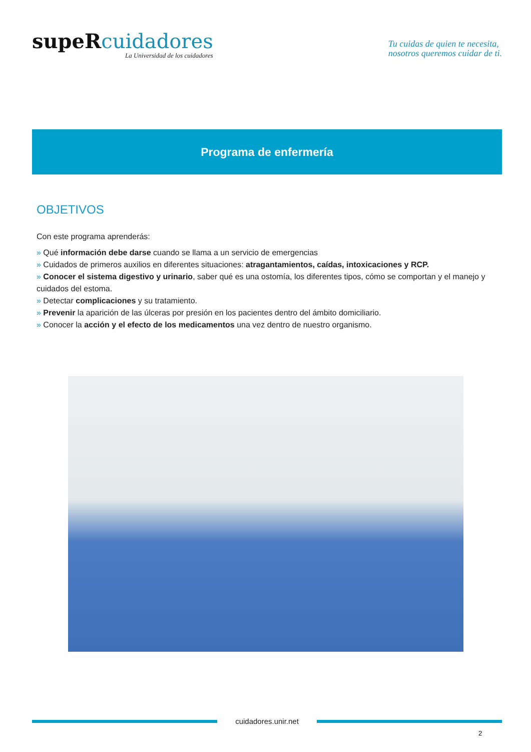supeR cuidadores
La Universidad de los cuidadores
Tu cuidas de quien te necesita,
nosotros queremos cuidar de ti.
Programa de enfermería
OBJETIVOS
Con este programa aprenderás:
» Qué información debe darse cuando se llama a un servicio de emergencias
» Cuidados de primeros auxilios en diferentes situaciones: atragantamientos, caídas, intoxicaciones y RCP.
» Conocer el sistema digestivo y urinario, saber qué es una ostomía, los diferentes tipos, cómo se comportan y el manejo y cuidados del estoma.
» Detectar complicaciones y su tratamiento.
» Prevenir la aparición de las úlceras por presión en los pacientes dentro del ámbito domiciliario.
» Conocer la acción y el efecto de los medicamentos una vez dentro de nuestro organismo.
cuidadores.unir.net
2